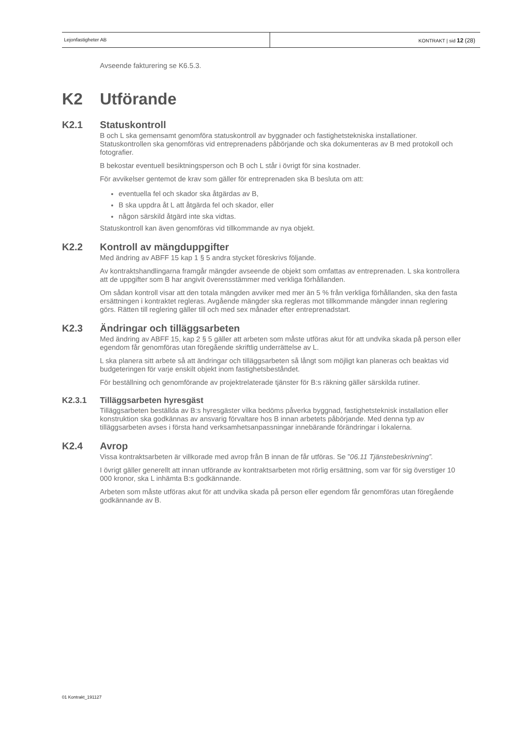Lejonfastigheter AB KONTRAKT | sid 12 (28)
Avseende fakturering se K6.5.3.
K2 Utförande
K2.1 Statuskontroll
B och L ska gemensamt genomföra statuskontroll av byggnader och fastighetstekniska installationer. Statuskontrollen ska genomföras vid entreprenadens påbörjande och ska dokumenteras av B med protokoll och fotografier.
B bekostar eventuell besiktningsperson och B och L står i övrigt för sina kostnader.
För avvikelser gentemot de krav som gäller för entreprenaden ska B besluta om att:
eventuella fel och skador ska åtgärdas av B,
B ska uppdra åt L att åtgärda fel och skador, eller
någon särskild åtgärd inte ska vidtas.
Statuskontroll kan även genomföras vid tillkommande av nya objekt.
K2.2 Kontroll av mängduppgifter
Med ändring av ABFF 15 kap 1 § 5 andra stycket föreskrivs följande.
Av kontraktshandlingarna framgår mängder avseende de objekt som omfattas av entreprenaden. L ska kontrollera att de uppgifter som B har angivit överensstämmer med verkliga förhållanden.
Om sådan kontroll visar att den totala mängden avviker med mer än 5 % från verkliga förhållanden, ska den fasta ersättningen i kontraktet regleras. Avgående mängder ska regleras mot tillkommande mängder innan reglering görs. Rätten till reglering gäller till och med sex månader efter entreprenadstart.
K2.3 Ändringar och tilläggsarbeten
Med ändring av ABFF 15, kap 2 § 5 gäller att arbeten som måste utföras akut för att undvika skada på person eller egendom får genomföras utan föregående skriftlig underrättelse av L.
L ska planera sitt arbete så att ändringar och tilläggsarbeten så långt som möjligt kan planeras och beaktas vid budgeteringen för varje enskilt objekt inom fastighetsbeståndet.
För beställning och genomförande av projektrelaterade tjänster för B:s räkning gäller särskilda rutiner.
K2.3.1 Tilläggsarbeten hyresgäst
Tilläggsarbeten beställda av B:s hyresgäster vilka bedöms påverka byggnad, fastighetsteknisk installation eller konstruktion ska godkännas av ansvarig förvaltare hos B innan arbetets påbörjande. Med denna typ av tilläggsarbeten avses i första hand verksamhetsanpassningar innebärande förändringar i lokalerna.
K2.4 Avrop
Vissa kontraktsarbeten är villkorade med avrop från B innan de får utföras. Se ”06.11 Tjänstebeskrivning”.
I övrigt gäller generellt att innan utförande av kontraktsarbeten mot rörlig ersättning, som var för sig överstiger 10 000 kronor, ska L inhämta B:s godkännande.
Arbeten som måste utföras akut för att undvika skada på person eller egendom får genomföras utan föregående godkännande av B.
01 Kontrakt_191127